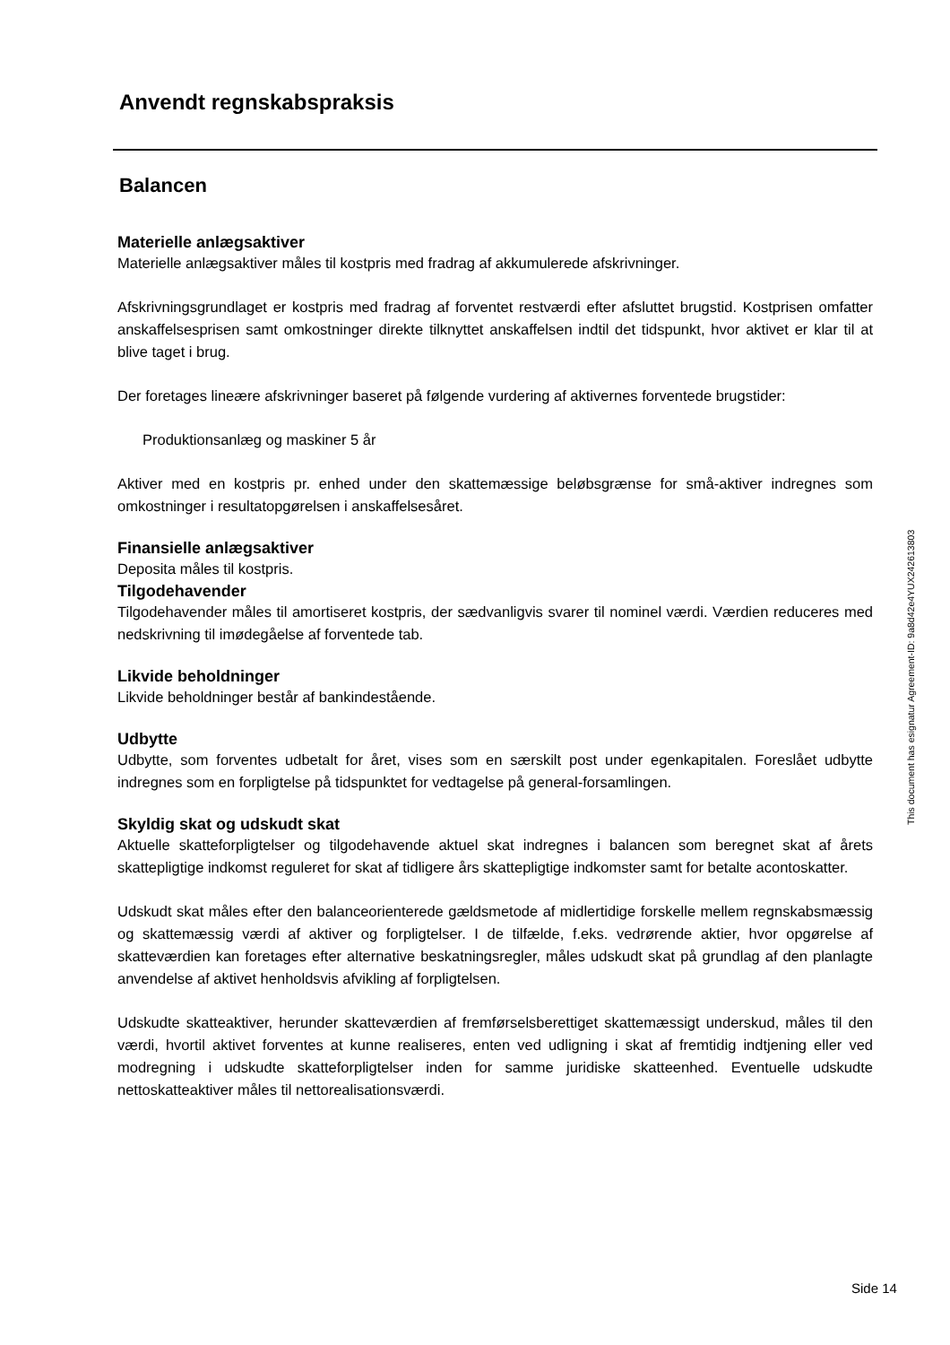Anvendt regnskabspraksis
Balancen
Materielle anlægsaktiver
Materielle anlægsaktiver måles til kostpris med fradrag af akkumulerede afskrivninger.
Afskrivningsgrundlaget er kostpris med fradrag af forventet restværdi efter afsluttet brugstid. Kostprisen omfatter anskaffelsesprisen samt omkostninger direkte tilknyttet anskaffelsen indtil det tidspunkt, hvor aktivet er klar til at blive taget i brug.
Der foretages lineære afskrivninger baseret på følgende vurdering af aktivernes forventede brugstider:
Produktionsanlæg og maskiner 5 år
Aktiver med en kostpris pr. enhed under den skattemæssige beløbsgrænse for små-aktiver indregnes som omkostninger i resultatopgørelsen i anskaffelsesåret.
Finansielle anlægsaktiver
Deposita måles til kostpris.
Tilgodehavender
Tilgodehavender måles til amortiseret kostpris, der sædvanligvis svarer til nominel værdi. Værdien reduceres med nedskrivning til imødegåelse af forventede tab.
Likvide beholdninger
Likvide beholdninger består af bankindestående.
Udbytte
Udbytte, som forventes udbetalt for året, vises som en særskilt post under egenkapitalen. Foreslået udbytte indregnes som en forpligtelse på tidspunktet for vedtagelse på general-forsamlingen.
Skyldig skat og udskudt skat
Aktuelle skatteforpligtelser og tilgodehavende aktuel skat indregnes i balancen som beregnet skat af årets skattepligtige indkomst reguleret for skat af tidligere års skattepligtige indkomster samt for betalte acontoskatter.
Udskudt skat måles efter den balanceorienterede gældsmetode af midlertidige forskelle mellem regnskabsmæssig og skattemæssig værdi af aktiver og forpligtelser. I de tilfælde, f.eks. vedrørende aktier, hvor opgørelse af skatteværdien kan foretages efter alternative beskatningsregler, måles udskudt skat på grundlag af den planlagte anvendelse af aktivet henholdsvis afvikling af forpligtelsen.
Udskudte skatteaktiver, herunder skatteværdien af fremførselsberettiget skattemæssigt underskud, måles til den værdi, hvortil aktivet forventes at kunne realiseres, enten ved udligning i skat af fremtidig indtjening eller ved modregning i udskudte skatteforpligtelser inden for samme juridiske skatteenhed. Eventuelle udskudte nettoskatteaktiver måles til nettorealisationsværdi.
This document has esignatur Agreement-ID: 9a8d42e4YUX242613803
Side 14